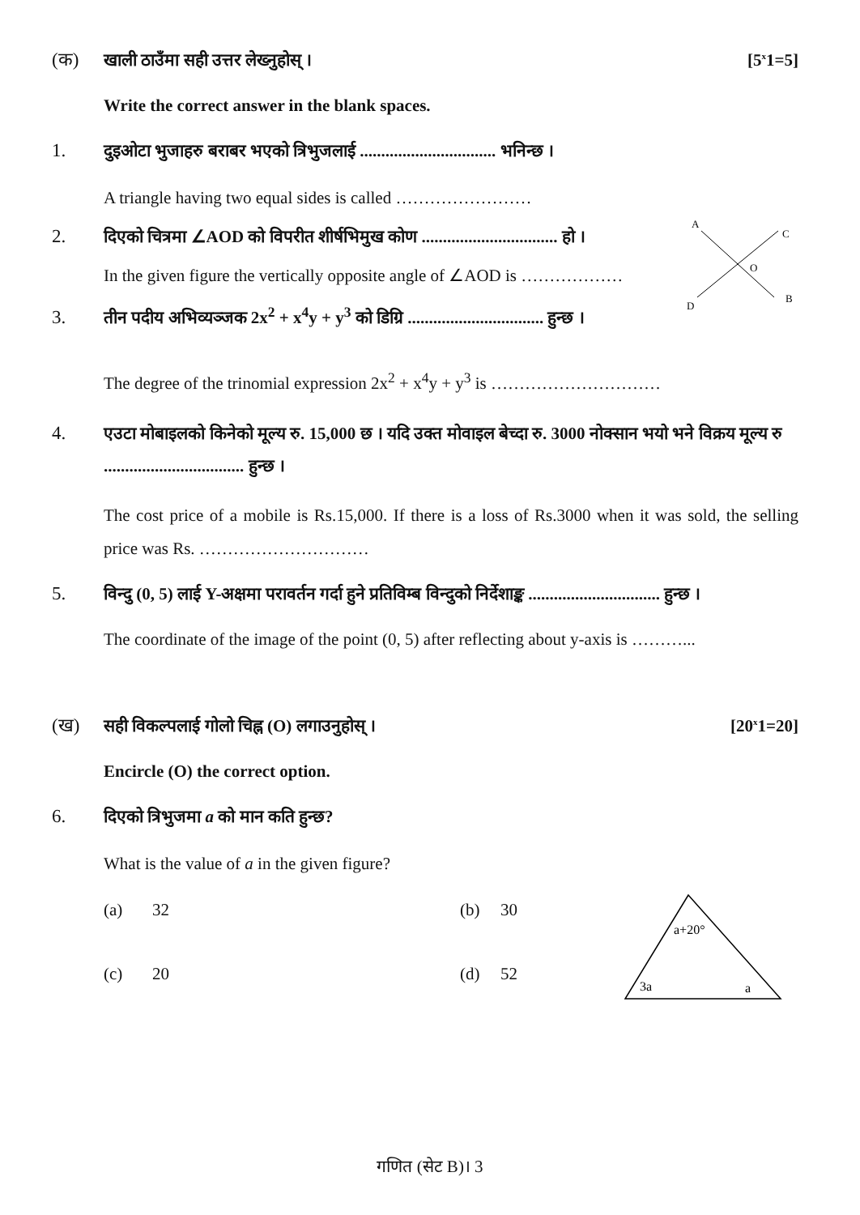(क) खाली ठाउँमा सही उत्तर लेख्नुहोस् । [5<sup>x</sup>1=5]
Write the correct answer in the blank spaces.
1. दुइओटा भुजाहरु बराबर भएको त्रिभुजलाई ................................ भनिन्छ ।
A triangle having two equal sides is called ……………………
2. दिएको चित्रमा ∠AOD को विपरीत शीर्षभिमुख कोण ................................ हो ।
In the given figure the vertically opposite angle of ∠AOD is ………………
3. तीन पदीय अभिव्यञ्जक 2x<sup>2</sup> + x<sup>4</sup>y + y<sup>3</sup> को डिग्रि ................................ हुन्छ ।
A
C
O
D
B
The degree of the trinomial expression 2x<sup>2</sup> + x<sup>4</sup>y + y<sup>3</sup> is …………………………
4. एउटा मोबाइलको किनेको मूल्य रु. 15,000 छ । यदि उक्त मोवाइल बेच्दा रु. 3000 नोक्सान भयो भने विक्रय मूल्य रु ................................. हुन्छ ।
The cost price of a mobile is Rs.15,000. If there is a loss of Rs.3000 when it was sold, the selling price was Rs. …………………………
5. विन्दु (0, 5) लाई Y-अक्षमा परावर्तन गर्दा हुने प्रतिविम्ब विन्दुको निर्देशाङ्क ............................... हुन्छ ।
The coordinate of the image of the point (0, 5) after reflecting about y-axis is ………...
(ख) सही विकल्पलाई गोलो चिह्न (O) लगाउनुहोस् । [20<sup>x</sup>1=20]
Encircle (O) the correct option.
6. दिएको त्रिभुजमा a को मान कति हुन्छ?
What is the value of a in the given figure?
(a) 32 (b) 30 (c) 20 (d) 52
a+20°
3a
a
गणित (सेट B)। 3